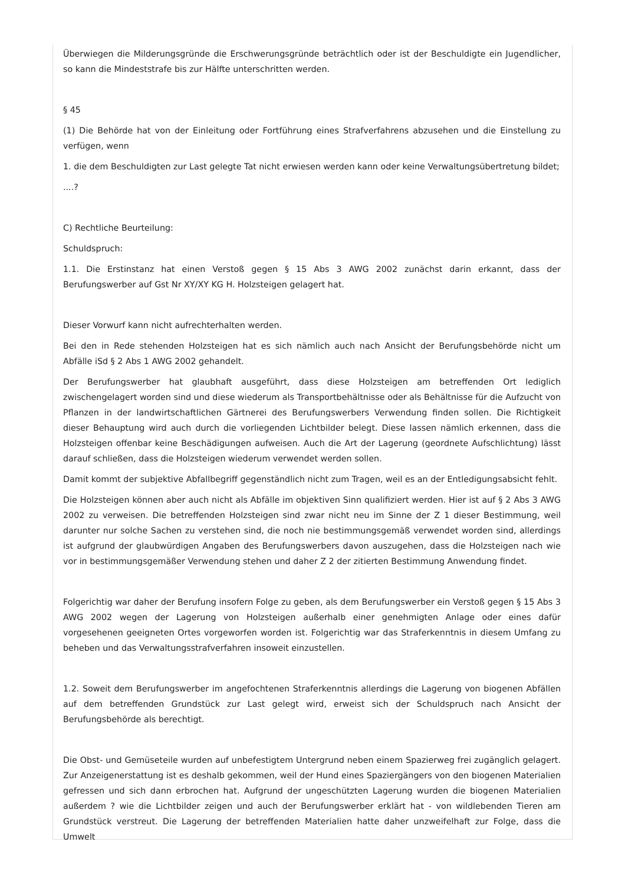Überwiegen die Milderungsgründe die Erschwerungsgründe beträchtlich oder ist der Beschuldigte ein Jugendlicher, so kann die Mindeststrafe bis zur Hälfte unterschritten werden.
§ 45
(1) Die Behörde hat von der Einleitung oder Fortführung eines Strafverfahrens abzusehen und die Einstellung zu verfügen, wenn
1. die dem Beschuldigten zur Last gelegte Tat nicht erwiesen werden kann oder keine Verwaltungsübertretung bildet;
....?
C) Rechtliche Beurteilung:
Schuldspruch:
1.1. Die Erstinstanz hat einen Verstoß gegen § 15 Abs 3 AWG 2002 zunächst darin erkannt, dass der Berufungswerber auf Gst Nr XY/XY KG H. Holzsteigen gelagert hat.
Dieser Vorwurf kann nicht aufrechterhalten werden.
Bei den in Rede stehenden Holzsteigen hat es sich nämlich auch nach Ansicht der Berufungsbehörde nicht um Abfälle iSd § 2 Abs 1 AWG 2002 gehandelt.
Der Berufungswerber hat glaubhaft ausgeführt, dass diese Holzsteigen am betreffenden Ort lediglich zwischengelagert worden sind und diese wiederum als Transportbehältnisse oder als Behältnisse für die Aufzucht von Pflanzen in der landwirtschaftlichen Gärtnerei des Berufungswerbers Verwendung finden sollen. Die Richtigkeit dieser Behauptung wird auch durch die vorliegenden Lichtbilder belegt. Diese lassen nämlich erkennen, dass die Holzsteigen offenbar keine Beschädigungen aufweisen. Auch die Art der Lagerung (geordnete Aufschlichtung) lässt darauf schließen, dass die Holzsteigen wiederum verwendet werden sollen.
Damit kommt der subjektive Abfallbegriff gegenständlich nicht zum Tragen, weil es an der Entledigungsabsicht fehlt.
Die Holzsteigen können aber auch nicht als Abfälle im objektiven Sinn qualifiziert werden. Hier ist auf § 2 Abs 3 AWG 2002 zu verweisen. Die betreffenden Holzsteigen sind zwar nicht neu im Sinne der Z 1 dieser Bestimmung, weil darunter nur solche Sachen zu verstehen sind, die noch nie bestimmungsgemäß verwendet worden sind, allerdings ist aufgrund der glaubwürdigen Angaben des Berufungswerbers davon auszugehen, dass die Holzsteigen nach wie vor in bestimmungsgemäßer Verwendung stehen und daher Z 2 der zitierten Bestimmung Anwendung findet.
Folgerichtig war daher der Berufung insofern Folge zu geben, als dem Berufungswerber ein Verstoß gegen § 15 Abs 3 AWG 2002 wegen der Lagerung von Holzsteigen außerhalb einer genehmigten Anlage oder eines dafür vorgesehenen geeigneten Ortes vorgeworfen worden ist. Folgerichtig war das Straferkenntnis in diesem Umfang zu beheben und das Verwaltungsstrafverfahren insoweit einzustellen.
1.2. Soweit dem Berufungswerber im angefochtenen Straferkenntnis allerdings die Lagerung von biogenen Abfällen auf dem betreffenden Grundstück zur Last gelegt wird, erweist sich der Schuldspruch nach Ansicht der Berufungsbehörde als berechtigt.
Die Obst- und Gemüseteile wurden auf unbefestigtem Untergrund neben einem Spazierweg frei zugänglich gelagert. Zur Anzeigenerstattung ist es deshalb gekommen, weil der Hund eines Spaziergängers von den biogenen Materialien gefressen und sich dann erbrochen hat. Aufgrund der ungeschützten Lagerung wurden die biogenen Materialien außerdem ? wie die Lichtbilder zeigen und auch der Berufungswerber erklärt hat - von wildlebenden Tieren am Grundstück verstreut. Die Lagerung der betreffenden Materialien hatte daher unzweifelhaft zur Folge, dass die Umwelt